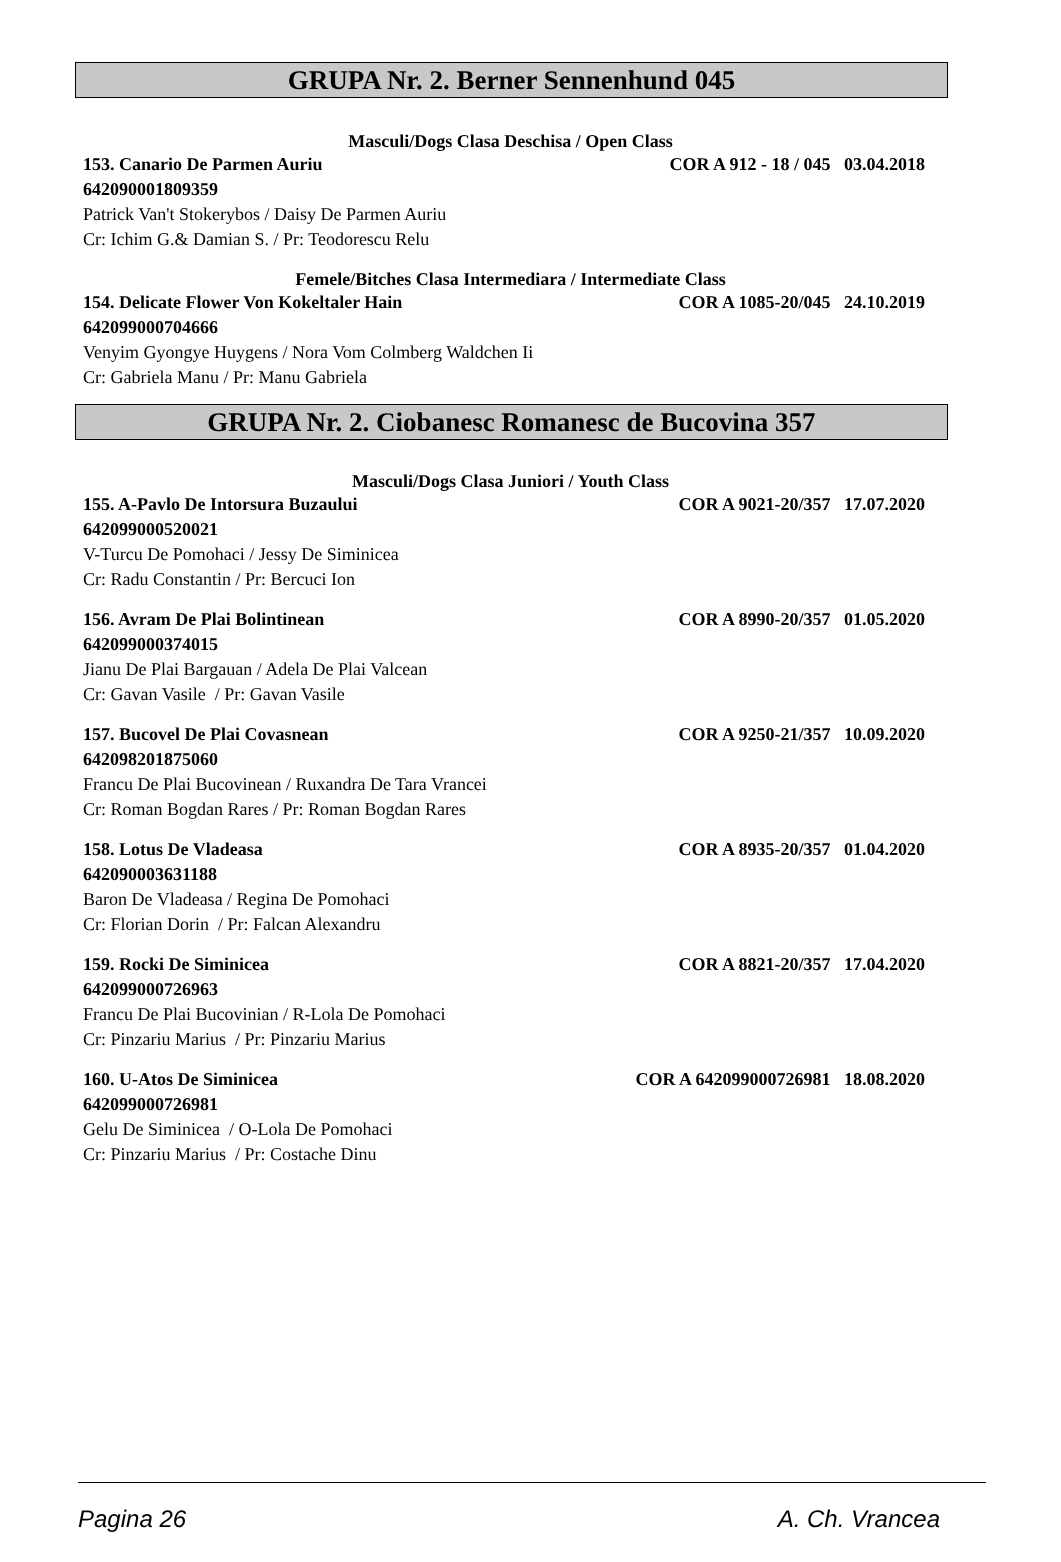GRUPA Nr. 2. Berner Sennenhund 045
Masculi/Dogs Clasa Deschisa / Open Class
153. Canario De Parmen Auriu COR A 912 - 18 / 045 03.04.2018
642090001809359
Patrick Van't Stokerybos / Daisy De Parmen Auriu
Cr: Ichim G.& Damian S. / Pr: Teodorescu Relu
Femele/Bitches Clasa Intermediara / Intermediate Class
154. Delicate Flower Von Kokeltaler Hain COR A 1085-20/045 24.10.2019
642099000704666
Venyim Gyongye Huygens / Nora Vom Colmberg Waldchen Ii
Cr: Gabriela Manu / Pr: Manu Gabriela
GRUPA Nr. 2. Ciobanesc Romanesc de Bucovina 357
Masculi/Dogs Clasa Juniori / Youth Class
155. A-Pavlo De Intorsura Buzaului COR A 9021-20/357 17.07.2020
642099000520021
V-Turcu De Pomohaci / Jessy De Siminicea
Cr: Radu Constantin / Pr: Bercuci Ion
156. Avram De Plai Bolintinean COR A 8990-20/357 01.05.2020
642099000374015
Jianu De Plai Bargauan / Adela De Plai Valcean
Cr: Gavan Vasile / Pr: Gavan Vasile
157. Bucovel De Plai Covasnean COR A 9250-21/357 10.09.2020
642098201875060
Francu De Plai Bucovinean / Ruxandra De Tara Vrancei
Cr: Roman Bogdan Rares / Pr: Roman Bogdan Rares
158. Lotus De Vladeasa COR A 8935-20/357 01.04.2020
642090003631188
Baron De Vladeasa / Regina De Pomohaci
Cr: Florian Dorin / Pr: Falcan Alexandru
159. Rocki De Siminicea COR A 8821-20/357 17.04.2020
642099000726963
Francu De Plai Bucovinian / R-Lola De Pomohaci
Cr: Pinzariu Marius / Pr: Pinzariu Marius
160. U-Atos De Siminicea COR A 642099000726981 18.08.2020
642099000726981
Gelu De Siminicea / O-Lola De Pomohaci
Cr: Pinzariu Marius / Pr: Costache Dinu
Pagina 26 A. Ch. Vrancea